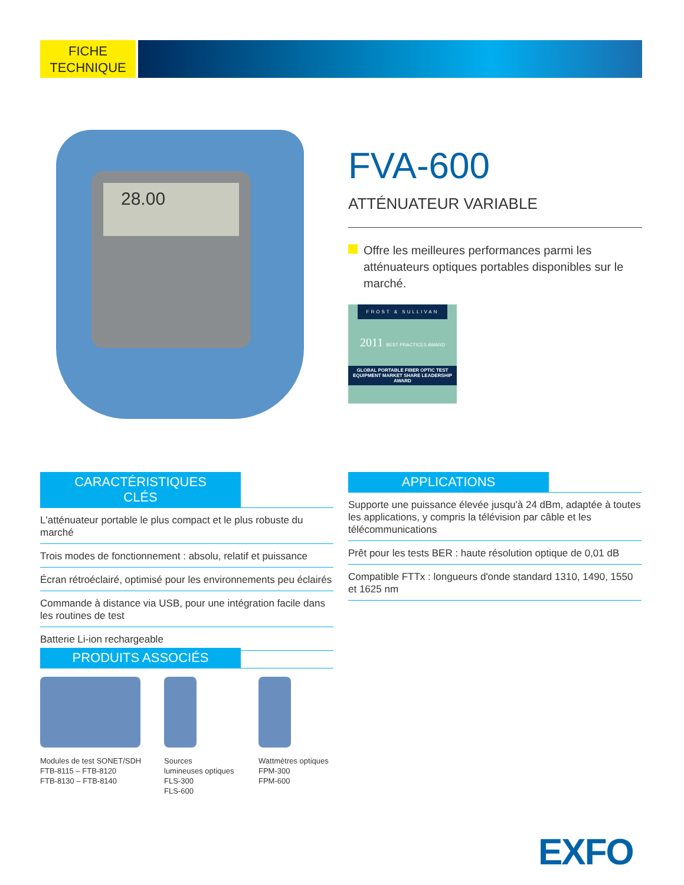FICHE
TECHNIQUE
28.00
FVA-600
ATTÉNUATEUR VARIABLE
Offre les meilleures performances parmi les atténuateurs optiques portables disponibles sur le marché.
FROST & SULLIVAN
2011 BEST PRACTICES AWARD
GLOBAL PORTABLE FIBER OPTIC TEST EQUIPMENT MARKET SHARE LEADERSHIP AWARD
CARACTÉRISTIQUES CLÉS
L'atténuateur portable le plus compact et le plus robuste du marché
Trois modes de fonctionnement : absolu, relatif et puissance
Écran rétroéclairé, optimisé pour les environnements peu éclairés
Commande à distance via USB, pour une intégration facile dans les routines de test
Batterie Li-ion rechargeable
APPLICATIONS
Supporte une puissance élevée jusqu'à 24 dBm, adaptée à toutes les applications, y compris la télévision par câble et les télécommunications
Prêt pour les tests BER : haute résolution optique de 0,01 dB
Compatible FTTx : longueurs d'onde standard 1310, 1490, 1550 et 1625 nm
PRODUITS ASSOCIÉS
Modules de test SONET/SDH
FTB-8115 – FTB-8120
FTB-8130 – FTB-8140
Sources
lumineuses optiques
FLS-300
FLS-600
Wattmètres optiques
FPM-300
FPM-600
EXFO